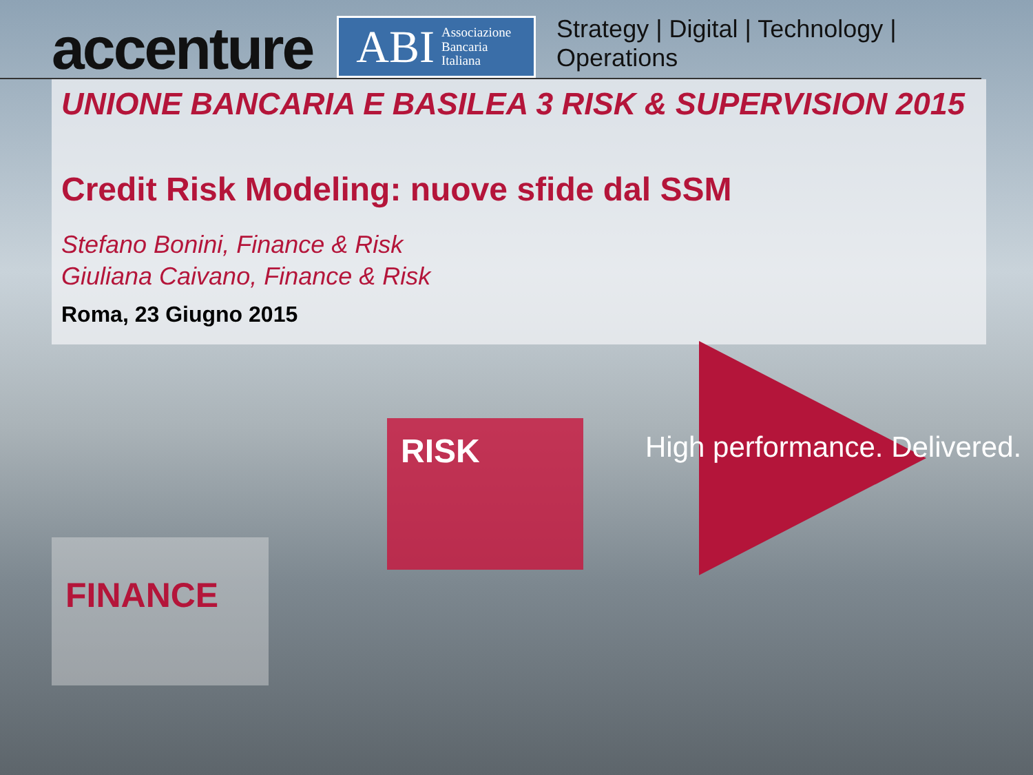accenture
ABI Associazione
Bancaria
Italiana
Strategy | Digital | Technology | Operations
UNIONE BANCARIA E BASILEA 3 RISK & SUPERVISION 2015
Credit Risk Modeling: nuove sfide dal SSM
Stefano Bonini, Finance & Risk
Giuliana Caivano, Finance & Risk
Roma, 23 Giugno 2015
RISK
FINANCE
High performance. Delivered.